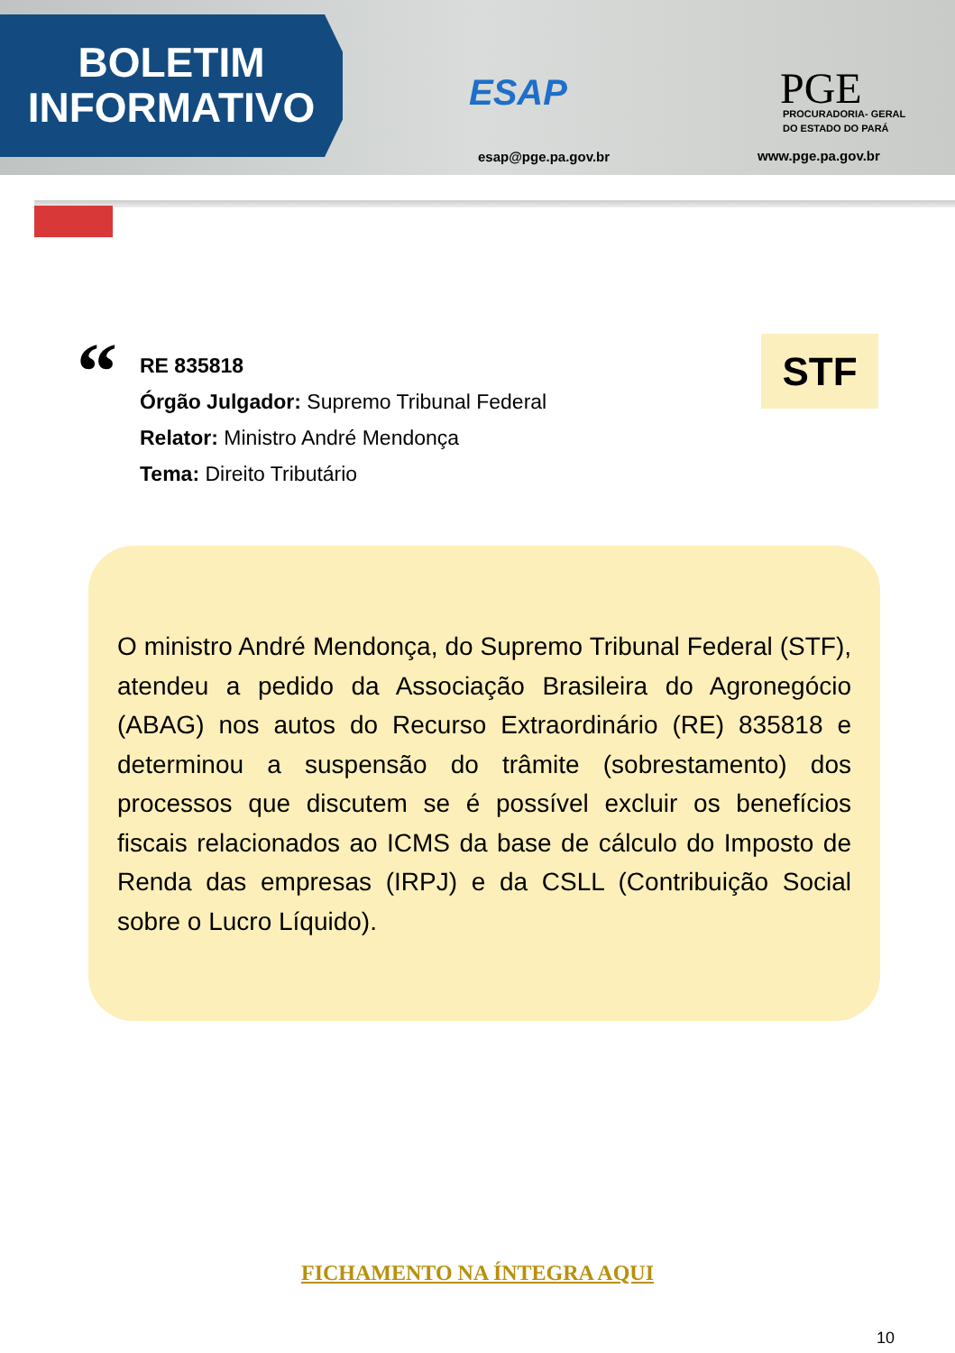BOLETIM
INFORMATIVO
ESAP
esap@pge.pa.gov.br
PGE
PROCURADORIA- GERAL
DO ESTADO DO PARÁ
www.pge.pa.gov.br
“
RE 835818
Órgão Julgador: Supremo Tribunal Federal
Relator: Ministro André Mendonça
Tema: Direito Tributário
STF
O ministro André Mendonça, do Supremo Tribunal Federal (STF), atendeu a pedido da Associação Brasileira do Agronegócio (ABAG) nos autos do Recurso Extraordinário (RE) 835818 e determinou a suspensão do trâmite (sobrestamento) dos processos que discutem se é possível excluir os benefícios fiscais relacionados ao ICMS da base de cálculo do Imposto de Renda das empresas (IRPJ) e da CSLL (Contribuição Social sobre o Lucro Líquido).
FICHAMENTO NA ÍNTEGRA AQUI
10